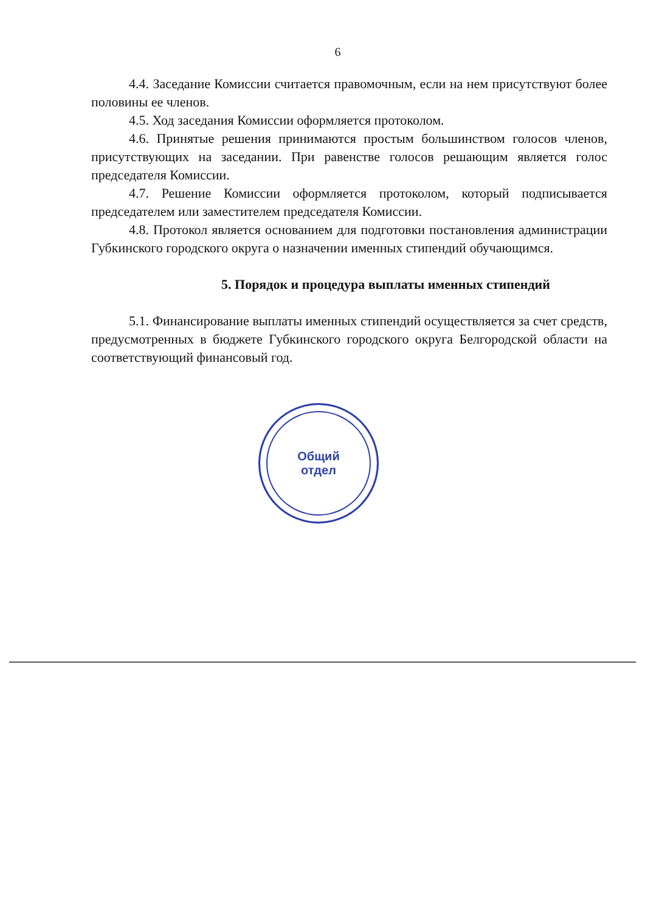6
4.4. Заседание Комиссии считается правомочным, если на нем присутствуют более половины ее членов.
4.5. Ход заседания Комиссии оформляется протоколом.
4.6. Принятые решения принимаются простым большинством голосов членов, присутствующих на заседании. При равенстве голосов решающим является голос председателя Комиссии.
4.7. Решение Комиссии оформляется протоколом, который подписывается председателем или заместителем председателя Комиссии.
4.8. Протокол является основанием для подготовки постановления администрации Губкинского городского округа о назначении именных стипендий обучающимся.
5. Порядок и процедура выплаты именных стипендий
5.1. Финансирование выплаты именных стипендий осуществляется за счет средств, предусмотренных в бюджете Губкинского городского округа Белгородской области на соответствующий финансовый год.
Общий
отдел